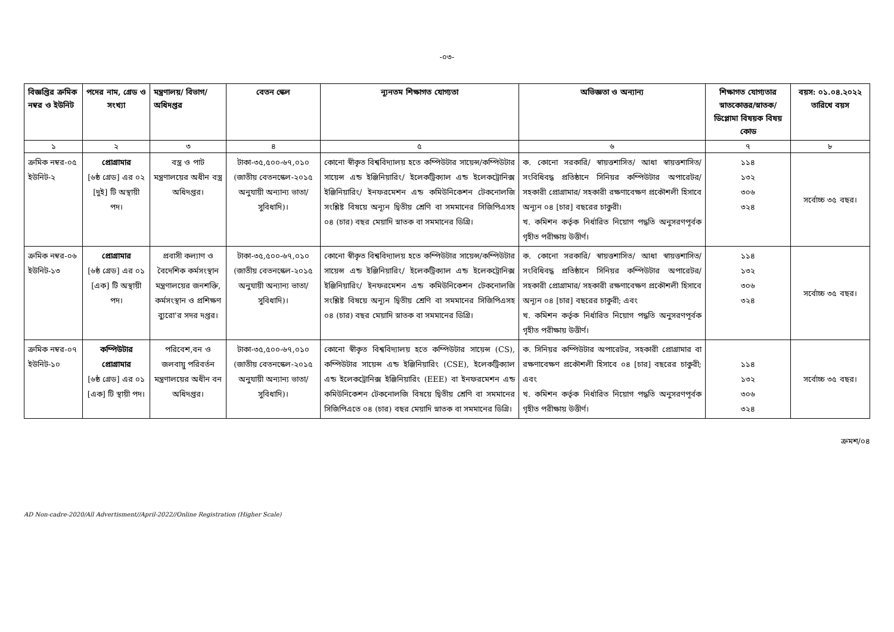-০৩-
| বিজ্ঞপ্তির ক্রমিক নম্বর ও ইউনিট | পদের নাম, গ্রেড ও সংখ্যা | মন্ত্রণালয়/ বিভাগ/ অধিদপ্তর | বেতন স্কেল | ন্যূনতম শিক্ষাগত যোগ্যতা | অভিজ্ঞতা ও অন্যান্য | শিক্ষাগত যোগ্যতার স্নাতকোত্তর/স্নাতক/ ডিপ্লোমা বিষয়ক বিষয় কোড | বয়স: ০১.০৪.২০২২ তারিখে বয়স |
| --- | --- | --- | --- | --- | --- | --- | --- |
| ১ | ২ | ৩ | ৪ | ৫ | ৬ | ৭ | ৮ |
| ক্রমিক নম্বর-০৫ ইউনিট-২ | প্রোগ্রামার [৬ষ্ঠ গ্রেড] এর ০২ [দুই] টি অস্থায়ী পদ। | বস্ত্র ও পাট মন্ত্রণালয়ের অধীন বস্ত্র অধিদপ্তর। | টাকা-৩৫,৫০০-৬৭,০১০ (জাতীয় বেতনস্কেল-২০১৫ অনুযায়ী অন্যান্য ভাতা/সুবিধাদি)। | কোনো স্বীকৃত বিশ্ববিদ্যালয় হতে কম্পিউটার সায়েন্স/কম্পিউটার সায়েন্স এন্ড ইঞ্জিনিয়ারিং/ ইলেকট্রিক্যাল এন্ড ইলেকট্রোনিক্স ইঞ্জিনিয়ারিং/ ইনফরমেশন এন্ড কমিউনিকেশন টেকনোলজি সংশ্লিষ্ট বিষয়ে অন্যূন দ্বিতীয় শ্রেণি বা সমমানের সিজিপিএসহ ০৪ (চার) বছর মেয়াদি স্নাতক বা সমমানের ডিগ্রি। | ক. কোনো সরকারি/ স্বায়ত্তশাসিত/ আধা স্বায়ত্তশাসিত/ সংবিধিবদ্ধ প্রতিষ্ঠানে সিনিয়র কম্পিউটার অপারেটর/সহকারী প্রোগ্রামার/ সহকারী রক্ষণাবেক্ষণ প্রকৌশলী হিসাবে অন্যূন ০৪ [চার] বছরের চাকুরী। খ. কমিশন কর্তৃক নির্ধারিত নিয়োগ পদ্ধতি অনুসরণপূর্বক গৃহীত পরীক্ষায় উত্তীর্ণ। | ১১৪ ১৩২ ৩০৬ ৩২৪ | সর্বোচ্চ ৩৫ বছর। |
| ক্রমিক নম্বর-০৬ ইউনিট-১৩ | প্রোগ্রামার [৬ষ্ঠ গ্রেড] এর ০১ [এক] টি অস্থায়ী পদ। | প্রবাসী কল্যাণ ও বৈদেশিক কর্মসংস্থান মন্ত্রণালয়ের জনশক্তি, কর্মসংস্থান ও প্রশিক্ষণ ব্যুরো'র সদর দপ্তর। | টাকা-৩৫,৫০০-৬৭,০১০ (জাতীয় বেতনস্কেল-২০১৫ অনুযায়ী অন্যান্য ভাতা/সুবিধাদি)। | কোনো স্বীকৃত বিশ্ববিদ্যালয় হতে কম্পিউটার সায়েন্স/কম্পিউটার সায়েন্স এন্ড ইঞ্জিনিয়ারিং/ ইলেকট্রিক্যাল এন্ড ইলেকট্রোনিক্স ইঞ্জিনিয়ারিং/ ইনফরমেশন এন্ড কমিউনিকেশন টেকনোলজি সংশ্লিষ্ট বিষয়ে অন্যূন দ্বিতীয় শ্রেণি বা সমমানের সিজিপিএসহ ০৪ (চার) বছর মেয়াদি স্নাতক বা সমমানের ডিগ্রি। | ক. কোনো সরকারি/ স্বায়ত্তশাসিত/ আধা স্বায়ত্তশাসিত/ সংবিধিবদ্ধ প্রতিষ্ঠানে সিনিয়র কম্পিউটার অপারেটর/সহকারী প্রোগ্রামার/ সহকারী রক্ষণাবেক্ষণ প্রকৌশলী হিসাবে অন্যূন ০৪ [চার] বছরের চাকুরী; এবং খ. কমিশন কর্তৃক নির্ধারিত নিয়োগ পদ্ধতি অনুসরণপূর্বক গৃহীত পরীক্ষায় উত্তীর্ণ। | ১১৪ ১৩২ ৩০৬ ৩২৪ | সর্বোচ্চ ৩৫ বছর। |
| ক্রমিক নম্বর-০৭ ইউনিট-১০ | কম্পিউটার প্রোগ্রামার [৬ষ্ঠ গ্রেড] এর ০১ [এক] টি স্থায়ী পদ। | পরিবেশ,বন ও জলবায়ু পরিবর্তন মন্ত্রণালয়ের অধীন বন অধিদপ্তর। | টাকা-৩৫,৫০০-৬৭,০১০ (জাতীয় বেতনস্কেল-২০১৫ অনুযায়ী অন্যান্য ভাতা/সুবিধাদি)। | কোনো স্বীকৃত বিশ্ববিদ্যালয় হতে কম্পিউটার সায়েন্স (CS), কম্পিউটার সায়েন্স এন্ড ইঞ্জিনিয়ারিং (CSE), ইলেকট্রিক্যাল এন্ড ইলেকট্রোনিক্স ইঞ্জিনিয়ারিং (EEE) বা ইনফরমেশন এন্ড কমিউনিকেশন টেকনোলজি বিষয়ে দ্বিতীয় শ্রেণি বা সমমানের সিজিপিএতে ০৪ (চার) বছর মেয়াদি স্নাতক বা সমমানের ডিগ্রি। | ক. সিনিয়র কম্পিউটার অপারেটর, সহকারী প্রোগ্রামার বা রক্ষণাবেক্ষণ প্রকৌশলী হিসাবে ০৪ [চার] বছরের চাকুরী; এবং খ. কমিশন কর্তৃক নির্ধারিত নিয়োগ পদ্ধতি অনুসরণপূর্বক গৃহীত পরীক্ষায় উত্তীর্ণ। | ১১৪ ১৩২ ৩০৬ ৩২৪ | সর্বোচ্চ ৩৫ বছর। |
ক্রমশ/০৪
AD Non-cadre-2020/All Advertisment//April-2022//Online Registration (Higher Scale)